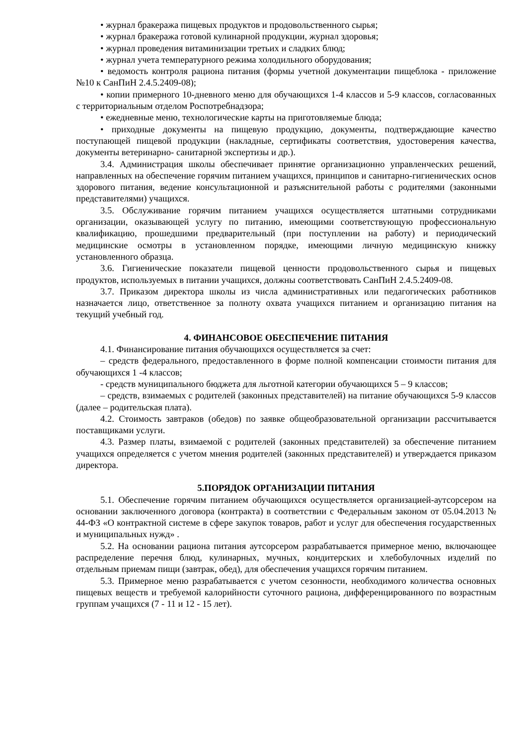• журнал бракеража пищевых продуктов и продовольственного сырья;
• журнал бракеража готовой кулинарной продукции, журнал здоровья;
• журнал проведения витаминизации третьих и сладких блюд;
• журнал учета температурного режима холодильного оборудования;
• ведомость контроля рациона питания (формы учетной документации пищеблока - приложение №10 к СанПиН 2.4.5.2409-08);
• копии примерного 10-дневного меню для обучающихся 1-4 классов и 5-9 классов, согласованных с территориальным отделом Роспотребнадзора;
• ежедневные меню, технологические карты на приготовляемые блюда;
• приходные документы на пищевую продукцию, документы, подтверждающие качество поступающей пищевой продукции (накладные, сертификаты соответствия, удостоверения качества, документы ветеринарно- санитарной экспертизы и др.).
3.4. Администрация школы обеспечивает принятие организационно управленческих решений, направленных на обеспечение горячим питанием учащихся, принципов и санитарно-гигиенических основ здорового питания, ведение консультационной и разъяснительной работы с родителями (законными представителями) учащихся.
3.5. Обслуживание горячим питанием учащихся осуществляется штатными сотрудниками организации, оказывающей услугу по питанию, имеющими соответствующую профессиональную квалификацию, прошедшими предварительный (при поступлении на работу) и периодический медицинские осмотры в установленном порядке, имеющими личную медицинскую книжку установленного образца.
3.6. Гигиенические показатели пищевой ценности продовольственного сырья и пищевых продуктов, используемых в питании учащихся, должны соответствовать СанПиН 2.4.5.2409-08.
3.7. Приказом директора школы из числа административных или педагогических работников назначается лицо, ответственное за полноту охвата учащихся питанием и организацию питания на текущий учебный год.
4. ФИНАНСОВОЕ ОБЕСПЕЧЕНИЕ ПИТАНИЯ
4.1. Финансирование питания обучающихся осуществляется за счет:
– средств федерального, предоставленного в форме полной компенсации стоимости питания для обучающихся 1 -4 классов;
- средств муниципального бюджета для льготной категории обучающихся 5 – 9 классов;
– средств, взимаемых с родителей (законных представителей) на питание обучающихся 5-9 классов (далее – родительская плата).
4.2. Стоимость завтраков (обедов) по заявке общеобразовательной организации рассчитывается поставщиками услуги.
4.3. Размер платы, взимаемой с родителей (законных представителей) за обеспечение питанием учащихся определяется с учетом мнения родителей (законных представителей) и утверждается приказом директора.
5.ПОРЯДОК ОРГАНИЗАЦИИ ПИТАНИЯ
5.1. Обеспечение горячим питанием обучающихся осуществляется организацией-аутсорсером на основании заключенного договора (контракта) в соответствии с Федеральным законом от 05.04.2013 № 44-ФЗ «О контрактной системе в сфере закупок товаров, работ и услуг для обеспечения государственных и муниципальных нужд» .
5.2. На основании рациона питания аутсорсером разрабатывается примерное меню, включающее распределение перечня блюд, кулинарных, мучных, кондитерских и хлебобулочных изделий по отдельным приемам пищи (завтрак, обед), для обеспечения учащихся горячим питанием.
5.3. Примерное меню разрабатывается с учетом сезонности, необходимого количества основных пищевых веществ и требуемой калорийности суточного рациона, дифференцированного по возрастным группам учащихся (7 - 11 и 12 - 15 лет).